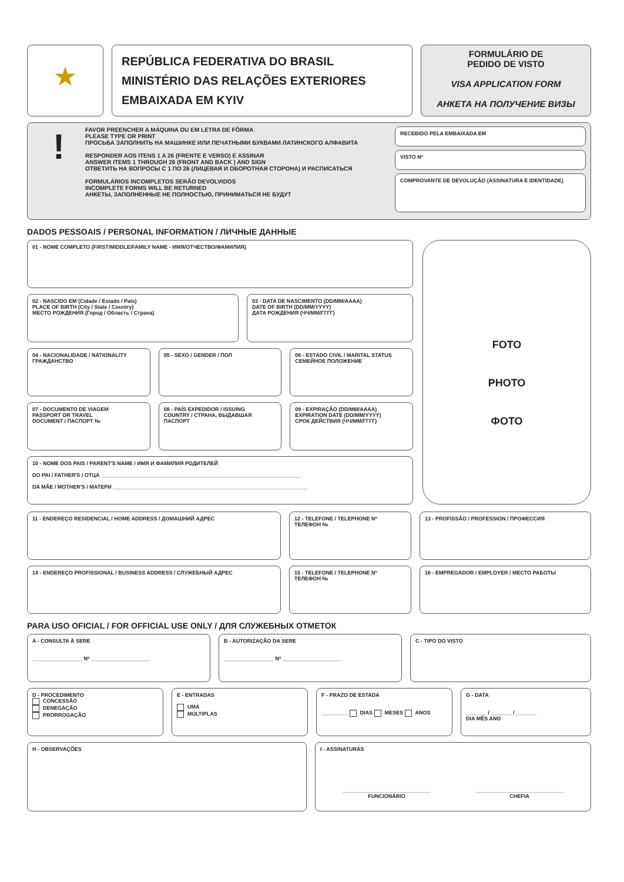★
REPÚBLICA FEDERATIVA DO BRASIL
MINISTÉRIO DAS RELAÇÕES EXTERIORES
EMBAIXADA EM KYIV
FORMULÁRIO DE
PEDIDO DE VISTO
VISA APPLICATION FORM
АНКЕТА НА ПОЛУЧЕНИЕ ВИЗЫ
!
FAVOR PREENCHER A MÁQUINA OU EM LETRA DE FÔRMA
PLEASE TYPE OR PRINT
ПРОСЬБА ЗАПОЛНИТЬ НА МАШИНКЕ ИЛИ ПЕЧАТНЫМИ БУКВАМИ ЛАТИНСКОГО АЛФАВИТА
RESPONDER AOS ITENS 1 A 26 (FRENTE E VERSO) E ASSINAR
ANSWER ITEMS 1 THROUGH 26 (FRONT AND BACK ) AND SIGN
ОТВЕТИТЬ НА ВОПРОСЫ С 1 ПО 26 (ЛИЦЕВАЯ И ОБОРОТНАЯ СТОРОНА) И РАСПИСАТЬСЯ
FORMULÁRIOS INCOMPLETOS SERÃO DEVOLVIDOS
INCOMPLETE FORMS WILL BE RETURNED
АНКЕТЫ, ЗАПОЛНЕННЫЕ НЕ ПОЛНОСТЬЮ, ПРИНИМАТЬСЯ НЕ БУДУТ
RECEBIDO PELA EMBAIXADA EM
VISTO Nº
COMPROVANTE DE DEVOLUÇÃO (ASSINATURA E IDENTIDADE)
DADOS PESSOAIS / PERSONAL INFORMATION / ЛИЧНЫЕ ДАННЫЕ
01 - NOME COMPLETO (FIRST/MIDDLE/FAMILY NAME - ИМЯ/ОТЧЕСТВО/ФАМИЛИЯ)
02 - NASCIDO EM (Cidade / Estado / País)
PLACE OF BIRTH (City / State / Country)
МЕСТО РОЖДЕНИЯ (Город / Область / Страна)
03 - DATA DE NASCIMENTO (DD/MM/AAAA)
DATE OF BIRTH (DD/MM/YYYY)
ДАТА РОЖДЕНИЯ (ЧЧ/ММ/ГГГГ)
04 - NACIONALIDADE / NATIONALITY
ГРАЖДАНСТВО
05 - SEXO / GENDER / ПОЛ 06 - ESTADO CIVIL / MARITAL STATUS
СЕМЕЙНОЕ ПОЛОЖЕНИЕ
07 - DOCUMENTO DE VIAGEM
PASSPORT OR TRAVEL
DOCUMENT / ПАСПОРТ №
08 - PAÍS EXPEDIDOR / ISSUING
COUNTRY / СТРАНА, ВЫДАВШАЯ
ПАСПОРТ
09 - EXPIRAÇÃO (DD/MM/AAAA)
EXPIRATION DATE (DD/MM/YYYY)
СРОК ДЕЙСТВИЯ (ЧЧ/ММ/ГГГГ)
10 - NOME DOS PAIS / PARENT'S NAME / ИМЯ И ФАМИЛИЯ РОДИТЕЛЕЙ
DO PAI / FATHER'S / ОТЦА ____________________________________________________________________
DA MÃE / MOTHER'S / МАТЕРИ __________________________________________________________________
FOTO
PHOTO
ФОТО
11 - ENDEREÇO RESIDENCIAL / HOME ADDRESS / ДОМАШНИЙ АДРЕС 12 - TELEFONE / TELEPHONE Nº
ТЕЛЕФОН №
13 - PROFISSÃO / PROFESSION / ПРОФЕССИЯ
14 - ENDEREÇO PROFISSIONAL / BUSINESS ADDRESS / СЛУЖЕБНЫЙ АДРЕС 15 - TELEFONE / TELEPHONE Nº
ТЕЛЕФОН №
16 - EMPREGADOR / EMPLOYER / МЕСТО РАБОТЫ
PARA USO OFICIAL / FOR OFFICIAL USE ONLY / ДЛЯ СЛУЖЕБНЫХ ОТМЕТОК
A - CONSULTA À SERE
_________________ Nº ____________________
B - AUTORIZAÇÃO DA SERE
_________________ Nº ____________________
C - TIPO DO VISTO
D - PROCEDIMENTO
CONCESSÃO
DENEGAÇÃO
PRORROGAÇÃO
E - ENTRADAS
UMA
MÚLTIPLAS
F - PRAZO DE ESTADA
_________ DIAS MESES ANOS
G - DATA
_______ / _______ / _______
DIA MÊS ANO
H - OBSERVAÇÕES I - ASSINATURAS
______________________________
FUNCIONÁRIO ______________________________
CHEFIA